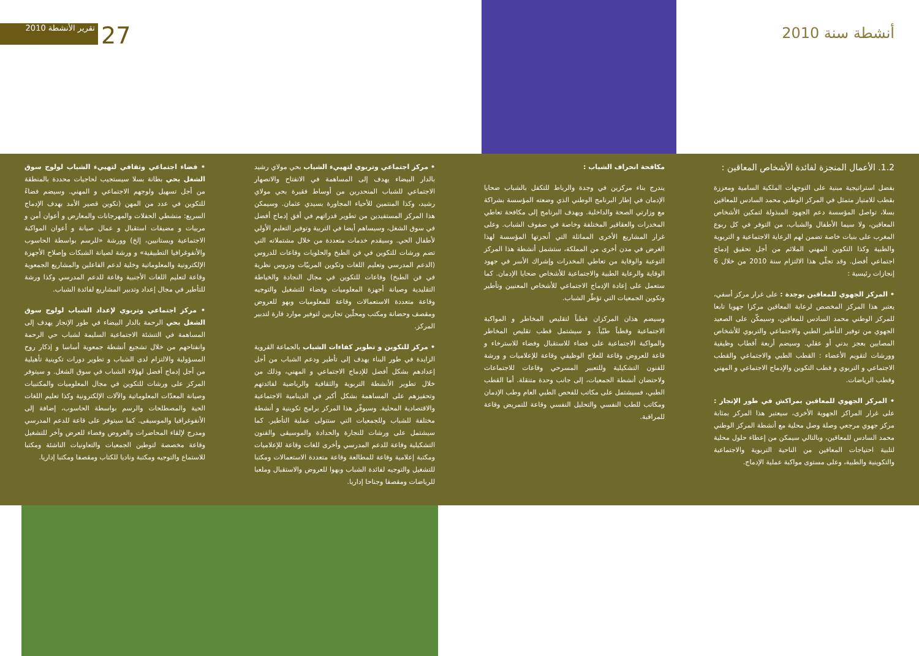تقرير الأنشطة 2010 27 أنشطة سنة 2010
• فضاء اجتماعي وثقافي لتهييء الشباب لولوج سوق الشغل بحي بطانة بسلا سيستجيب لحاجيات محددة بالمنطقة من أجل تسهيل ولوجهم الاجتماعي و المهني. وسيضم فضاءً للتكوين في عدد من المهن (تكوين قصير الأمد بهدف الإدماج السريع: منشطي الحفلات والمهرجانات والمعارض و أعوان أمن و مربيات و مضيفات استقبال و عمال صيانة و أعوان المواكبة الاجتماعية وبستانيين، إلخ) وورشة «للرسم بواسطة الحاسوب والأنفوغرافيا التطبيقية» و ورشة لصيانة الشبكات وإصلاح الأجهزة الإلكترونية والمعلوماتية وخلية لدعم الفاعلين والمشاريع الجمعوية وقاعة لتعليم اللغات الأجنبية وقاعة للدعم المدرسي وكذا ورشة للتأطير في مجال إعداد وتدبير المشاريع لفائدة الشباب.
• مركز اجتماعي وتربوي لإعداد الشباب لولوج سوق الشغل بحي الرحمة بالدار البيضاء في طور الإنجاز يهدف إلى المساهمة في التنشئة الاجتماعية السليمة لشباب حي الرحمة وانفتاحهم من خلال تشجيع أنشطة جمعوية أساسا و إذكار روح المسؤولية والالتزام لدى الشباب و تطوير دورات تكوينية تأهيلية من أجل إدماج أفضل لهؤلاء الشباب في سوق الشغل. و سيتوفر المركز على ورشات للتكوين في مجال المعلوميات والمكتبيات وصيانة المعدّات المعلوماتية والآلات الإلكترونية وكذا تعليم اللغات الحية والمصطلحات والرسم بواسطة الحاسوب، إضافة إلى الأنفوغرافيا والموسيقى. كما سيتوفر على قاعة للدعم المدرسي ومدرج لإلقاء المحاضرات والعروض وفضاء للعرض وآخر للتشغيل وقاعة مخصصة لتوطين الجمعيات والتعاونيات الناشئة ومكتبا للاستماع والتوجيه ومكتبة وناديا للكتاب ومقصفا ومكتبا إداريا.
• مركز اجتماعي وتربوي لتهييء الشباب بحي مولاي رشيد بالدار البيضاء يهدف إلى المساهمة في الانفتاح والانصهار الاجتماعي للشباب المنحدرين من أوساط فقيرة بحي مولاي رشيد، وكذا المنتمين للأحياء المجاورة بسيدي عثمان. وسيمكن هذا المركز المستفيدين من تطوير قدراتهم في أفق إدماج أفضل في سوق الشغل، وسيساهم أيضا في التربية وتوفير التعليم الأولي لأطفال الحي. وسيقدم خدمات متعددة من خلال مشتملاته التي تضم ورشات للتكوين في فن الطبخ والحلويات وقاعات للدروس (الدعم المدرسي وتعليم اللغات وتكوين المربيّات ودروس نظرية في فن الطبخ) وقاعات للتكوين في مجال النجادة والخياطة التقليدية وصيانة أجهزة المعلوميات وفضاء للتشغيل والتوجيه وقاعة متعددة الاستعمالات وقاعة للمعلوميات وبهو للعروض ومقصف وحضانة ومكتب ومحلّين تجاريين لتوفير موارد قارة لتدبير المركز.
• مركز للتكوين و تطوير كفاءات الشباب بالجماعة القروية الزايدة في طور البناء يهدف إلى تأطير ودعم الشباب من أجل إعدادهم بشكل أفضل للإدماج الاجتماعي و المهني، وذلك من خلال تطوير الأنشطة التربوية والثقافية والرياضية لفائدتهم وتحفيزهم على المساهمة بشكل أكبر في الدينامية الاجتماعية والاقتصادية المحلية. وسيوفّر هذا المركز برامج تكوينية و أنشطة مختلفة للشباب وللجمعيات التي ستتولى عملية التأطير. كما سيشتمل على ورشات للنجارة والحدادة والموسيقى والفنون التشكيلية وقاعة للدعم المدرسي وأخرى للغات وقاعة للإعلاميات ومكتبة إعلامية وقاعة للمطالعة وقاعة متعددة الاستعمالات ومكتبا للتشغيل والتوجيه لفائدة الشباب وبهوا للعروض والاستقبال وملعبا للرياضات ومقصفا وجناحا إداريا.
مكافحة انحراف الشباب :
يندرج بناء مركزين في وجدة والرباط للتكفل بالشباب ضحايا الإدمان في إطار البرنامج الوطني الذي وضعته المؤسسة بشراكة مع وزارتي الصحة والداخلية. ويهدف البرنامج إلى مكافحة تعاطي المخدرات والعقاقير المختلفة وخاصة في صفوف الشباب. وعلى غرار المشاريع الأخرى المماثلة التي أنجزتها المؤسسة لهذا الغرض في مدن أخرى من المملكة، ستشمل أنشطة هذا المركز التوعية والوقاية من تعاطي المخدرات وإشراك الأسر في جهود الوقاية والرعاية الطبية والاجتماعية للأشخاص ضحايا الإدمان. كما ستعمل على إعادة الإدماج الاجتماعي للأشخاص المعنيين وتأطير وتكوين الجمعيات التي تؤطّر الشباب.
وسيضم هذان المركزان قطباً لتقليص المخاطر و المواكبة الاجتماعية وقطباً طبّياً. و سيشتمل قطب تقليص المخاطر والمواكبة الاجتماعية على فضاء للاستقبال وفضاء للاسترخاء و قاعة للعروض وقاعة للعلاج الوظيفي وقاعة للإعلاميات و ورشة للفنون التشكيلية وللتعبير المسرحي وقاعات للاجتماعات ولاحتضان أنشطة الجمعيات، إلى جانب وحدة متنقلة. أما القطب الطبي، فسيشتمل على مكاتب للفحص الطبي العام وطب الإدمان ومكاتب للطب النفسي والتحليل النفسي وقاعة للتمريض وقاعة للمراقبة.
1.2. الأعمال المنجزة لفائدة الأشخاص المعاقين :
بفضل استراتيجية مبنية على التوجهات الملكية السامية ومعززة بقطب للامتياز متمثل في المركز الوطني محمد السادس للمعاقين بسلا، تواصل المؤسسة دعم الجهود المبذولة لتمكين الأشخاص المعاقين، ولا سيما الأطفال والشباب، من التوفر في كل ربوع المغرب على بنيات خاصة تضمن لهم الرعاية الاجتماعية و التربوية والطبية وكذا التكوين المهني الملائم من أجل تحقيق إدماج اجتماعي أفضل. وقد تجلّى هذا الالتزام سنة 2010 من خلال 6 إنجازات رئيسية :
• المركز الجهوي للمعاقين بوجدة : على غرار مركز أسفي، يعتبر هذا المركز المخصص لرعاية المعاقين مركزا جهويا تابعا للمركز الوطني محمد السادس للمعاقين، وسيمكّن على الصعيد الجهوي من توفير التأطير الطبي والاجتماعي والتربوي للأشخاص المصابين بعجز بدني أو عقلي. وسيضم أربعة أقطاب وظيفية وورشات لتقويم الأعضاء : القطب الطبي والاجتماعي والقطب الاجتماعي و التربوي و قطب التكوين والإدماج الاجتماعي و المهني وقطب الرياضات.
• المركز الجهوي للمعاقين بمراكش في طور الإنجاز : على غرار المراكز الجهوية الأخرى، سيعتبر هذا المركز بمثابة مركز جهوي مرجعي وصلة وصل محلية مع أنشطة المركز الوطني محمد السادس للمعاقين، وبالتالي سيمكن من إعطاء حلول محلية لتلبية احتياجات المعاقين من الناحية التربوية والاجتماعية والتكوينية والطبية، وعلى مستوى مواكبة عملية الإدماج.